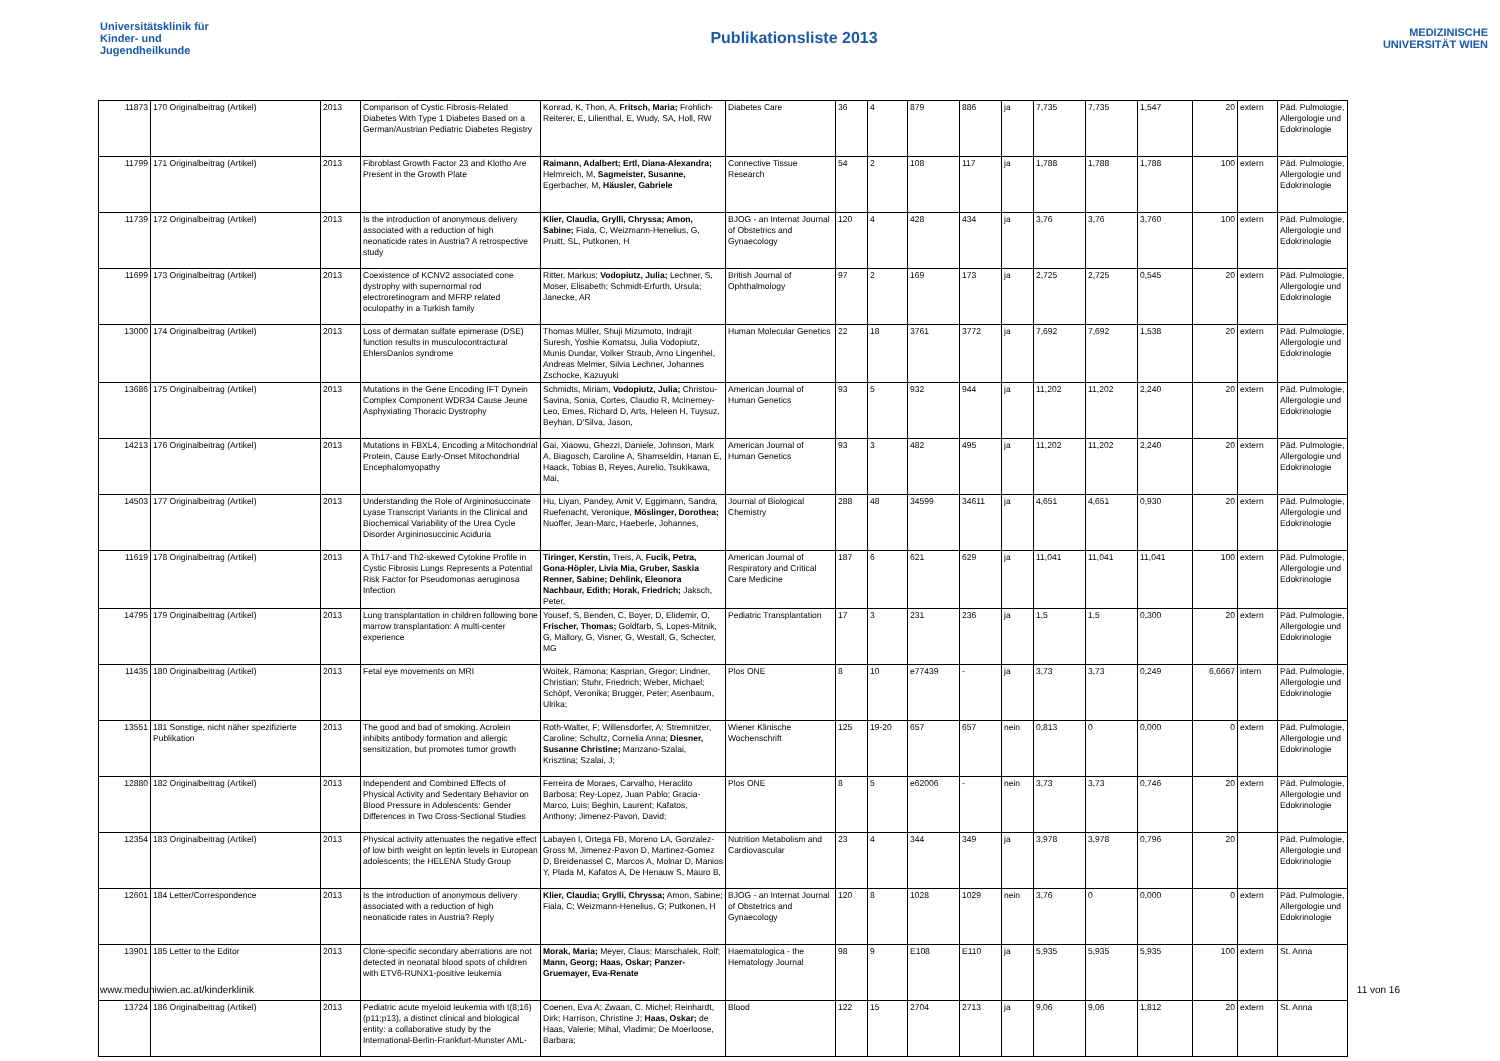Universitätsklinik für Kinder- und Jugendheilkunde
Publikationsliste 2013
MEDIZINISCHE UNIVERSITÄT WIEN
| 11873 | 170 Originalbeitrag (Artikel) | 2013 | Comparison of Cystic Fibrosis-Related Diabetes With Type 1 Diabetes Based on a German/Austrian Pediatric Diabetes Registry | Konrad, K, Thon, A, Fritsch, Maria; Frohlich-Reiterer, E, Lilienthal, E, Wudy, SA, Holl, RW | Diabetes Care | 36 | 4 | 879 | 886 | ja | 7,735 | 7,735 | 1,547 | 20 | extern | Päd. Pulmologie, Allergologie und Edokrinologie |
| 11799 | 171 Originalbeitrag (Artikel) | 2013 | Fibroblast Growth Factor 23 and Klotho Are Present in the Growth Plate | Raimann, Adalbert; Ertl, Diana-Alexandra; Helmreich, M, Sagmeister, Susanne, Egerbacher, M, Häusler, Gabriele | Connective Tissue Research | 54 | 2 | 108 | 117 | ja | 1,788 | 1,788 | 1,788 | 100 | extern | Päd. Pulmologie, Allergologie und Edokrinologie |
| 11739 | 172 Originalbeitrag (Artikel) | 2013 | Is the introduction of anonymous delivery associated with a reduction of high neonaticide rates in Austria? A retrospective study | Klier, Claudia, Grylli, Chryssa; Amon, Sabine; Fiala, C, Weizmann-Henelius, G, Pruitt, SL, Putkonen, H | BJOG - an Internat Journal of Obstetrics and Gynaecology | 120 | 4 | 428 | 434 | ja | 3,76 | 3,76 | 3,760 | 100 | extern | Päd. Pulmologie, Allergologie und Edokrinologie |
| 11699 | 173 Originalbeitrag (Artikel) | 2013 | Coexistence of KCNV2 associated cone dystrophy with supernormal rod electroretinogram and MFRP related oculopathy in a Turkish family | Ritter, Markus; Vodopiutz, Julia; Lechner, S, Moser, Elisabeth; Schmidt-Erfurth, Ursula; Janecke, AR | British Journal of Ophthalmology | 97 | 2 | 169 | 173 | ja | 2,725 | 2,725 | 0,545 | 20 | extern | Päd. Pulmologie, Allergologie und Edokrinologie |
| 13000 | 174 Originalbeitrag (Artikel) | 2013 | Loss of dermatan sulfate epimerase (DSE) function results in musculocontractural EhlersDanlos syndrome | Thomas Müller, Shuji Mizumoto, Indrajit Suresh, Yoshie Komatsu, Julia Vodopiutz, Munis Dundar, Volker Straub, Arno Lingenhel, Andreas Melmer, Silvia Lechner, Johannes Zschocke, Kazuyuki | Human Molecular Genetics | 22 | 18 | 3761 | 3772 | ja | 7,692 | 7,692 | 1,538 | 20 | extern | Päd. Pulmologie, Allergologie und Edokrinologie |
| 13686 | 175 Originalbeitrag (Artikel) | 2013 | Mutations in the Gene Encoding IFT Dynein Complex Component WDR34 Cause Jeune Asphyxiating Thoracic Dystrophy | Schmidts, Miriam, Vodopiutz, Julia; Christou-Savina, Sonia, Cortes, Claudio R, McInerney-Leo, Emes, Richard D, Arts, Heleen H, Tuysuz, Beyhan, D'Silva, Jason, | American Journal of Human Genetics | 93 | 5 | 932 | 944 | ja | 11,202 | 11,202 | 2,240 | 20 | extern | Päd. Pulmologie, Allergologie und Edokrinologie |
| 14213 | 176 Originalbeitrag (Artikel) | 2013 | Mutations in FBXL4, Encoding a Mitochondrial Protein, Cause Early-Onset Mitochondrial Encephalomyopathy | Gai, Xiaowu, Ghezzi, Daniele, Johnson, Mark A, Biagosch, Caroline A, Shamseldin, Hanan E, Haack, Tobias B, Reyes, Aurelio, Tsukikawa, Mai, | American Journal of Human Genetics | 93 | 3 | 482 | 495 | ja | 11,202 | 11,202 | 2,240 | 20 | extern | Päd. Pulmologie, Allergologie und Edokrinologie |
| 14503 | 177 Originalbeitrag (Artikel) | 2013 | Understanding the Role of Argininosuccinate Lyase Transcript Variants in the Clinical and Biochemical Variability of the Urea Cycle Disorder Argininosuccinic Aciduria | Hu, Liyan, Pandey, Amit V, Eggimann, Sandra, Ruefenacht, Veronique, Möslinger, Dorothea; Nuoffer, Jean-Marc, Haeberle, Johannes, | Journal of Biological Chemistry | 288 | 48 | 34599 | 34611 | ja | 4,651 | 4,651 | 0,930 | 20 | extern | Päd. Pulmologie, Allergologie und Edokrinologie |
| 11619 | 178 Originalbeitrag (Artikel) | 2013 | A Th17-and Th2-skewed Cytokine Profile in Cystic Fibrosis Lungs Represents a Potential Risk Factor for Pseudomonas aeruginosa Infection | Tiringer, Kerstin, Treis, A, Fucik, Petra, Gona-Höpler, Livia Mia, Gruber, Saskia Renner, Sabine; Dehlink, Eleonora Nachbaur, Edith; Horak, Friedrich; Jaksch, Peter, | American Journal of Respiratory and Critical Care Medicine | 187 | 6 | 621 | 629 | ja | 11,041 | 11,041 | 11,041 | 100 | extern | Päd. Pulmologie, Allergologie und Edokrinologie |
| 14795 | 179 Originalbeitrag (Artikel) | 2013 | Lung transplantation in children following bone marrow transplantation: A multi-center experience | Yousef, S, Benden, C, Boyer, D, Elidemir, O, Frischer, Thomas; Goldfarb, S, Lopes-Mitnik, G, Mallory, G, Visner, G, Westall, G, Schecter, MG | Pediatric Transplantation | 17 | 3 | 231 | 236 | ja | 1,5 | 1,5 | 0,300 | 20 | extern | Päd. Pulmologie, Allergologie und Edokrinologie |
| 11435 | 180 Originalbeitrag (Artikel) | 2013 | Fetal eye movements on MRI | Woitek, Ramona; Kasprian, Gregor; Lindner, Christian; Stuhr, Friedrich; Weber, Michael; Schöpf, Veronika; Brugger, Peter; Asenbaum, Ulrika; | Plos ONE | 8 | 10 | e77439 | - | ja | 3,73 | 3,73 | 0,249 | 6,6667 | intern | Päd. Pulmologie, Allergologie und Edokrinologie |
| 13551 | 181 Sonstige, nicht näher spezifizierte Publikation | 2013 | The good and bad of smoking. Acrolein inhibits antibody formation and allergic sensitization, but promotes tumor growth | Roth-Walter, F; Willensdorfer, A; Stremnitzer, Caroline; Schultz, Cornelia Anna; Diesner, Susanne Christine; Manzano-Szalai, Krisztina; Szalai, J; | Wiener Klinische Wochenschrift | 125 | 19-20 | 657 | 657 | nein | 0,813 | 0 | 0,000 | 0 | extern | Päd. Pulmologie, Allergologie und Edokrinologie |
| 12880 | 182 Originalbeitrag (Artikel) | 2013 | Independent and Combined Effects of Physical Activity and Sedentary Behavior on Blood Pressure in Adolescents: Gender Differences in Two Cross-Sectional Studies | Ferreira de Moraes, Carvalho, Heraclito Barbosa; Rey-Lopez, Juan Pablo; Gracia-Marco, Luis; Beghin, Laurent; Kafatos, Anthony; Jimenez-Pavon, David; | Plos ONE | 8 | 5 | e62006 | - | nein | 3,73 | 3,73 | 0,746 | 20 | extern | Päd. Pulmologie, Allergologie und Edokrinologie |
| 12354 | 183 Originalbeitrag (Artikel) | 2013 | Physical activity attenuates the negative effect of low birth weight on leptin levels in European adolescents; the HELENA Study Group | Labayen I, Ortega FB, Moreno LA, Gonzalez-Gross M, Jimenez-Pavon D, Martinez-Gomez D, Breidenassel C, Marcos A, Molnar D, Manios Y, Plada M, Kafatos A, De Henauw S, Mauro B, | Nutrition Metabolism and Cardiovascular | 23 | 4 | 344 | 349 | ja | 3,978 | 3,978 | 0,796 | 20 | | Päd. Pulmologie, Allergologie und Edokrinologie |
| 12601 | 184 Letter/Correspondence | 2013 | Is the introduction of anonymous delivery associated with a reduction of high neonaticide rates in Austria? Reply | Klier, Claudia; Grylli, Chryssa; Amon, Sabine; Fiala, C; Weizmann-Henelius, G; Putkonen, H | BJOG - an Internat Journal of Obstetrics and Gynaecology | 120 | 8 | 1028 | 1029 | nein | 3,76 | 0 | 0,000 | 0 | extern | Päd. Pulmologie, Allergologie und Edokrinologie |
| 13901 | 185 Letter to the Editor | 2013 | Clone-specific secondary aberrations are not detected in neonatal blood spots of children with ETV6-RUNX1-positive leukemia | Morak, Maria; Meyer, Claus; Marschalek, Rolf; Mann, Georg; Haas, Oskar; Panzer-Gruemayer, Eva-Renate | Haematologica - the Hematology Journal | 98 | 9 | E108 | E110 | ja | 5,935 | 5,935 | 5,935 | 100 | extern | St. Anna |
| 13724 | 186 Originalbeitrag (Artikel) | 2013 | Pediatric acute myeloid leukemia with t(8;16)(p11;p13), a distinct clinical and biological entity: a collaborative study by the International-Berlin-Frankfurt-Munster AML- | Coenen, Eva A; Zwaan, C. Michel; Reinhardt, Dirk; Harrison, Christine J; Haas, Oskar; de Haas, Valerie; Mihal, Vladimir; De Moerloose, Barbara; | Blood | 122 | 15 | 2704 | 2713 | ja | 9,06 | 9,06 | 1,812 | 20 | extern | St. Anna |
www.meduniwien.ac.at/kinderklinik 11 von 16